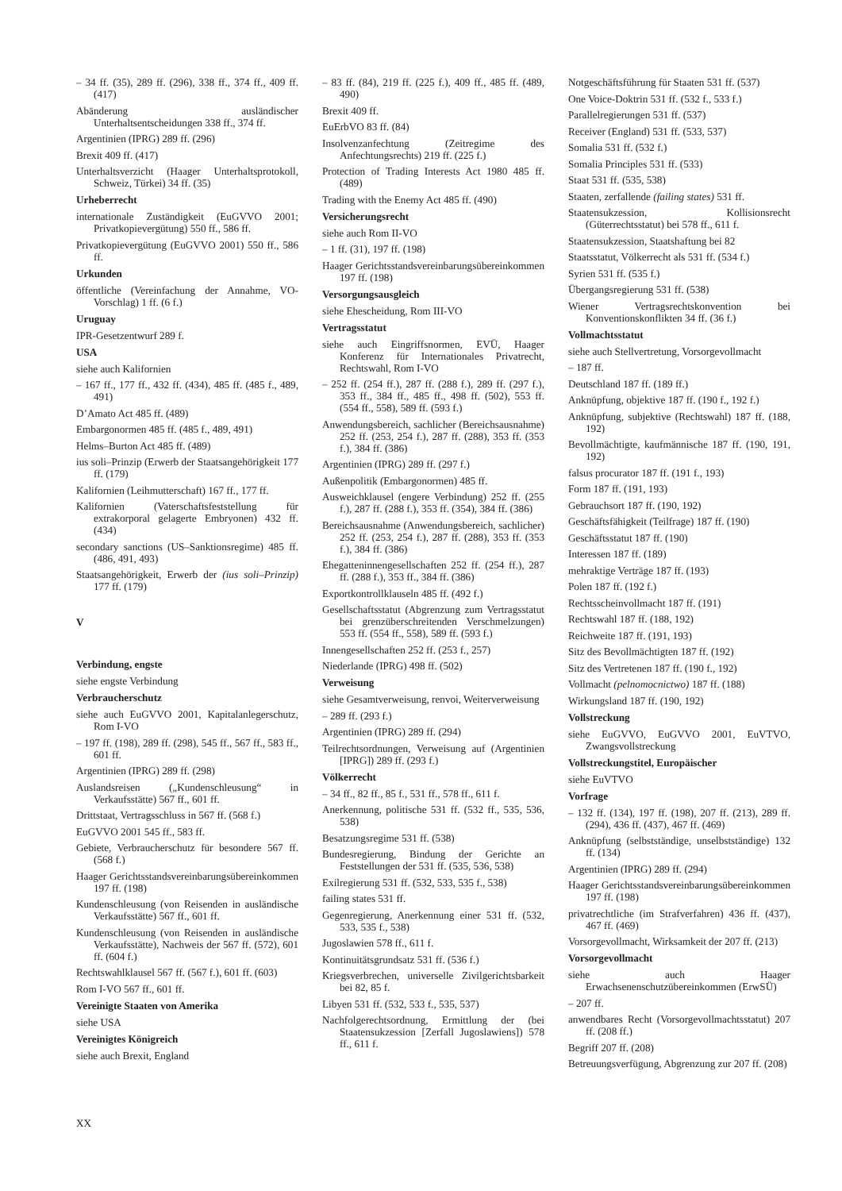– 34 ff. (35), 289 ff. (296), 338 ff., 374 ff., 409 ff. (417)
Abänderung ausländischer Unterhaltsentscheidungen 338 ff., 374 ff.
Argentinien (IPRG) 289 ff. (296)
Brexit 409 ff. (417)
Unterhaltsverzicht (Haager Unterhaltsprotokoll, Schweiz, Türkei) 34 ff. (35)
Urheberrecht
internationale Zuständigkeit (EuGVVO 2001; Privatkopievergütung) 550 ff., 586 ff.
Privatkopievergütung (EuGVVO 2001) 550 ff., 586 ff.
Urkunden
öffentliche (Vereinfachung der Annahme, VO-Vorschlag) 1 ff. (6 f.)
Uruguay
IPR-Gesetzentwurf 289 f.
USA
siehe auch Kalifornien
– 167 ff., 177 ff., 432 ff. (434), 485 ff. (485 f., 489, 491)
D’Amato Act 485 ff. (489)
Embargonormen 485 ff. (485 f., 489, 491)
Helms–Burton Act 485 ff. (489)
ius soli–Prinzip (Erwerb der Staatsangehörigkeit 177 ff. (179)
Kalifornien (Leihmutterschaft) 167 ff., 177 ff.
Kalifornien (Vaterschaftsfeststellung für extrakorporal gelagerte Embryonen) 432 ff. (434)
secondary sanctions (US–Sanktionsregime) 485 ff. (486, 491, 493)
Staatsangehörigkeit, Erwerb der (ius soli–Prinzip) 177 ff. (179)
V
Verbindung, engste
siehe engste Verbindung
Verbraucherschutz
siehe auch EuGVVO 2001, Kapitalanlegerschutz, Rom I-VO
– 197 ff. (198), 289 ff. (298), 545 ff., 567 ff., 583 ff., 601 ff.
Argentinien (IPRG) 289 ff. (298)
Auslandsreisen („Kundenschleusung“ in Verkaufsstätte) 567 ff., 601 ff.
Drittstaat, Vertragsschluss in 567 ff. (568 f.)
EuGVVO 2001 545 ff., 583 ff.
Gebiete, Verbraucherschutz für besondere 567 ff. (568 f.)
Haager Gerichtsstandsvereinbarungsübereinkommen 197 ff. (198)
Kundenschleusung (von Reisenden in ausländische Verkaufsstätte) 567 ff., 601 ff.
Kundenschleusung (von Reisenden in ausländische Verkaufsstätte), Nachweis der 567 ff. (572), 601 ff. (604 f.)
Rechtswahlklausel 567 ff. (567 f.), 601 ff. (603)
Rom I-VO 567 ff., 601 ff.
Vereinigte Staaten von Amerika
siehe USA
Vereinigtes Königreich
siehe auch Brexit, England
– 83 ff. (84), 219 ff. (225 f.), 409 ff., 485 ff. (489, 490)
Brexit 409 ff.
EuErbVO 83 ff. (84)
Insolvenzanfechtung (Zeitregime des Anfechtungsrechts) 219 ff. (225 f.)
Protection of Trading Interests Act 1980 485 ff. (489)
Trading with the Enemy Act 485 ff. (490)
Versicherungsrecht
siehe auch Rom II-VO
– 1 ff. (31), 197 ff. (198)
Haager Gerichtsstandsvereinbarungsübereinkommen 197 ff. (198)
Versorgungsausgleich
siehe Ehescheidung, Rom III-VO
Vertragsstatut
siehe auch Eingriffsnormen, EVÜ, Haager Konferenz für Internationales Privatrecht, Rechtswahl, Rom I-VO
– 252 ff. (254 ff.), 287 ff. (288 f.), 289 ff. (297 f.), 353 ff., 384 ff., 485 ff., 498 ff. (502), 553 ff. (554 ff., 558), 589 ff. (593 f.)
Anwendungsbereich, sachlicher (Bereichsausnahme) 252 ff. (253, 254 f.), 287 ff. (288), 353 ff. (353 f.), 384 ff. (386)
Argentinien (IPRG) 289 ff. (297 f.)
Außenpolitik (Embargonormen) 485 ff.
Ausweichklausel (engere Verbindung) 252 ff. (255 f.), 287 ff. (288 f.), 353 ff. (354), 384 ff. (386)
Bereichsausnahme (Anwendungsbereich, sachlicher) 252 ff. (253, 254 f.), 287 ff. (288), 353 ff. (353 f.), 384 ff. (386)
Ehegatteninnengesellschaften 252 ff. (254 ff.), 287 ff. (288 f.), 353 ff., 384 ff. (386)
Exportkontrollklauseln 485 ff. (492 f.)
Gesellschaftsstatut (Abgrenzung zum Vertragsstatut bei grenzüberschreitenden Verschmelzungen) 553 ff. (554 ff., 558), 589 ff. (593 f.)
Innengesellschaften 252 ff. (253 f., 257)
Niederlande (IPRG) 498 ff. (502)
Verweisung
siehe Gesamtverweisung, renvoi, Weiterverweisung
– 289 ff. (293 f.)
Argentinien (IPRG) 289 ff. (294)
Teilrechtsordnungen, Verweisung auf (Argentinien [IPRG]) 289 ff. (293 f.)
Völkerrecht
– 34 ff., 82 ff., 85 f., 531 ff., 578 ff., 611 f.
Anerkennung, politische 531 ff. (532 ff., 535, 536, 538)
Besatzungsregime 531 ff. (538)
Bundesregierung, Bindung der Gerichte an Feststellungen der 531 ff. (535, 536, 538)
Exilregierung 531 ff. (532, 533, 535 f., 538)
failing states 531 ff.
Gegenregierung, Anerkennung einer 531 ff. (532, 533, 535 f., 538)
Jugoslawien 578 ff., 611 f.
Kontinuitätsgrundsatz 531 ff. (536 f.)
Kriegsverbrechen, universelle Zivilgerichtsbarkeit bei 82, 85 f.
Libyen 531 ff. (532, 533 f., 535, 537)
Nachfolgerechtsordnung, Ermittlung der (bei Staatensukzession [Zerfall Jugoslawiens]) 578 ff., 611 f.
Notgeschäftsführung für Staaten 531 ff. (537)
One Voice-Doktrin 531 ff. (532 f., 533 f.)
Parallelregierungen 531 ff. (537)
Receiver (England) 531 ff. (533, 537)
Somalia 531 ff. (532 f.)
Somalia Principles 531 ff. (533)
Staat 531 ff. (535, 538)
Staaten, zerfallende (failing states) 531 ff.
Staatensukzession, Kollisionsrecht (Güterrechtsstatut) bei 578 ff., 611 f.
Staatensukzession, Staatshaftung bei 82
Staatsstatut, Völkerrecht als 531 ff. (534 f.)
Syrien 531 ff. (535 f.)
Übergangsregierung 531 ff. (538)
Wiener Vertragsrechtskonvention bei Konventionskonflikten 34 ff. (36 f.)
Vollmachtsstatut
siehe auch Stellvertretung, Vorsorgevollmacht
– 187 ff.
Deutschland 187 ff. (189 ff.)
Anknüpfung, objektive 187 ff. (190 f., 192 f.)
Anknüpfung, subjektive (Rechtswahl) 187 ff. (188, 192)
Bevollmächtigte, kaufmännische 187 ff. (190, 191, 192)
falsus procurator 187 ff. (191 f., 193)
Form 187 ff. (191, 193)
Gebrauchsort 187 ff. (190, 192)
Geschäftsfähigkeit (Teilfrage) 187 ff. (190)
Geschäftsstatut 187 ff. (190)
Interessen 187 ff. (189)
mehraktige Verträge 187 ff. (193)
Polen 187 ff. (192 f.)
Rechtsscheinvollmacht 187 ff. (191)
Rechtswahl 187 ff. (188, 192)
Reichweite 187 ff. (191, 193)
Sitz des Bevollmächtigten 187 ff. (192)
Sitz des Vertretenen 187 ff. (190 f., 192)
Vollmacht (pelnomocnictwo) 187 ff. (188)
Wirkungsland 187 ff. (190, 192)
Vollstreckung
siehe EuGVVO, EuGVVO 2001, EuVTVO, Zwangsvollstreckung
Vollstreckungstitel, Europäischer
siehe EuVTVO
Vorfrage
– 132 ff. (134), 197 ff. (198), 207 ff. (213), 289 ff. (294), 436 ff. (437), 467 ff. (469)
Anknüpfung (selbstständige, unselbstständige) 132 ff. (134)
Argentinien (IPRG) 289 ff. (294)
Haager Gerichtsstandsvereinbarungsübereinkommen 197 ff. (198)
privatrechtliche (im Strafverfahren) 436 ff. (437), 467 ff. (469)
Vorsorgevollmacht, Wirksamkeit der 207 ff. (213)
Vorsorgevollmacht
siehe auch Haager Erwachsenenschutzübereinkommen (ErwSÜ)
– 207 ff.
anwendbares Recht (Vorsorgevollmachtsstatut) 207 ff. (208 ff.)
Begriff 207 ff. (208)
Betreuungsverfügung, Abgrenzung zur 207 ff. (208)
XX